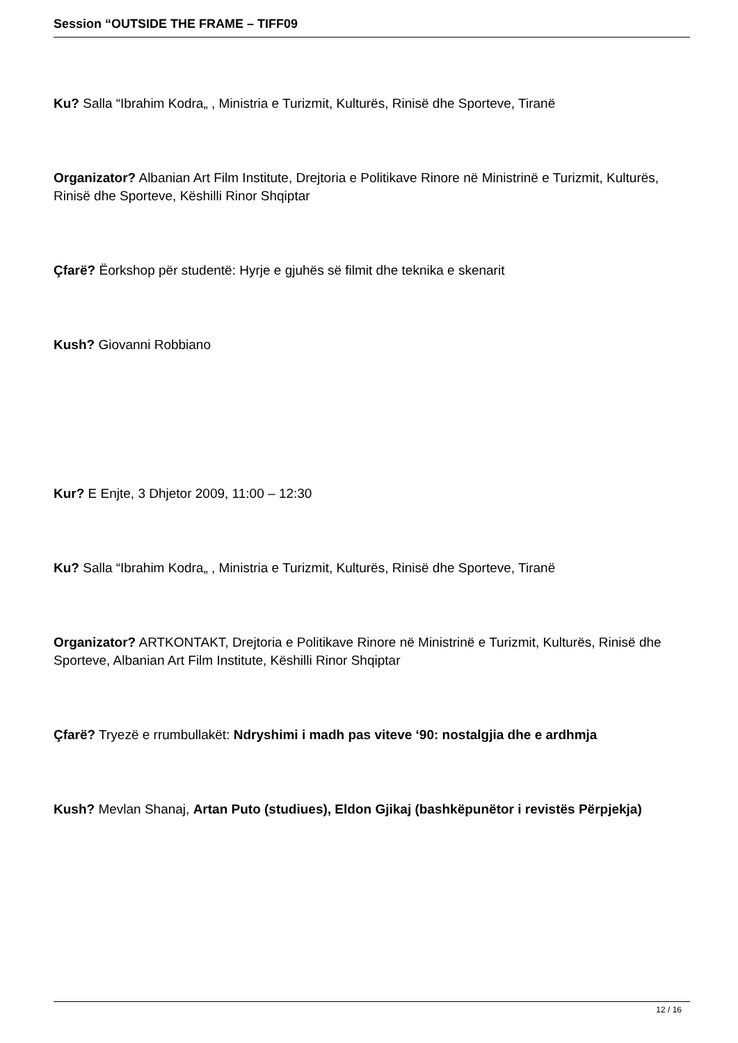Session “OUTSIDE THE FRAME – TIFF09
Ku? Salla “Ibrahim Kodra„ , Ministria e Turizmit, Kulturës, Rinisë dhe Sporteve, Tiranë
Organizator? Albanian Art Film Institute, Drejtoria e Politikave Rinore në Ministrinë e Turizmit, Kulturës, Rinisë dhe Sporteve, Këshilli Rinor Shqiptar
Çfarë? Ëorkshop për studentë: Hyrje e gjuhës së filmit dhe teknika e skenarit
Kush? Giovanni Robbiano
Kur? E Enjte, 3 Dhjetor 2009, 11:00 – 12:30
Ku? Salla “Ibrahim Kodra„ , Ministria e Turizmit, Kulturës, Rinisë dhe Sporteve, Tiranë
Organizator? ARTKONTAKT, Drejtoria e Politikave Rinore në Ministrinë e Turizmit, Kulturës, Rinisë dhe Sporteve, Albanian Art Film Institute, Këshilli Rinor Shqiptar
Çfarë? Tryezë e rrumbullakët: Ndryshimi i madh pas viteve ‘90: nostalgjia dhe e ardhmja
Kush? Mevlan Shanaj, Artan Puto (studiues), Eldon Gjikaj (bashkëpunëtor i revistës Përpjekja)
12 / 16